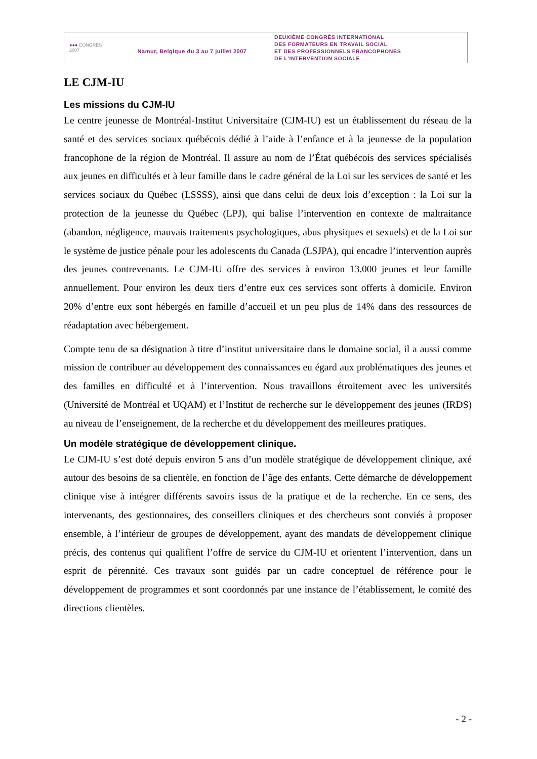●●● CONGRÈS
2007
Namur, Belgique du 3 au 7 juillet 2007
DEUXIÈME CONGRÈS INTERNATIONAL
DES FORMATEURS EN TRAVAIL SOCIAL
ET DES PROFESSIONNELS FRANCOPHONES
DE L'INTERVENTION SOCIALE
LE CJM-IU
Les missions du CJM-IU
Le centre jeunesse de Montréal-Institut Universitaire (CJM-IU) est un établissement du réseau de la santé et des services sociaux québécois dédié à l’aide à l’enfance et à la jeunesse de la population francophone de la région de Montréal. Il assure au nom de l’État québécois des services spécialisés aux jeunes en difficultés et à leur famille dans le cadre général de la Loi sur les services de santé et les services sociaux du Québec (LSSSS), ainsi que dans celui de deux lois d’exception : la Loi sur la protection de la jeunesse du Québec (LPJ), qui balise l’intervention en contexte de maltraitance (abandon, négligence, mauvais traitements psychologiques, abus physiques et sexuels) et de la Loi sur le système de justice pénale pour les adolescents du Canada (LSJPA), qui encadre l’intervention auprès des jeunes contrevenants. Le CJM-IU offre des services à environ 13.000 jeunes et leur famille annuellement. Pour environ les deux tiers d’entre eux ces services sont offerts à domicile. Environ 20% d’entre eux sont hébergés en famille d’accueil et un peu plus de 14% dans des ressources de réadaptation avec hébergement.
Compte tenu de sa désignation à titre d’institut universitaire dans le domaine social, il a aussi comme mission de contribuer au développement des connaissances eu égard aux problématiques des jeunes et des familles en difficulté et à l’intervention. Nous travaillons étroitement avec les universités (Université de Montréal et UQAM) et l’Institut de recherche sur le développement des jeunes (IRDS) au niveau de l’enseignement, de la recherche et du développement des meilleures pratiques.
Un modèle stratégique de développement clinique.
Le CJM-IU s’est doté depuis environ 5 ans d’un modèle stratégique de développement clinique, axé autour des besoins de sa clientèle, en fonction de l’âge des enfants. Cette démarche de développement clinique vise à intégrer différents savoirs issus de la pratique et de la recherche. En ce sens, des intervenants, des gestionnaires, des conseillers cliniques et des chercheurs sont conviés à proposer ensemble, à l’intérieur de groupes de développement, ayant des mandats de développement clinique précis, des contenus qui qualifient l’offre de service du CJM-IU et orientent l’intervention, dans un esprit de pérennité. Ces travaux sont guidés par un cadre conceptuel de référence pour le développement de programmes et sont coordonnés par une instance de l’établissement, le comité des directions clientèles.
- 2 -